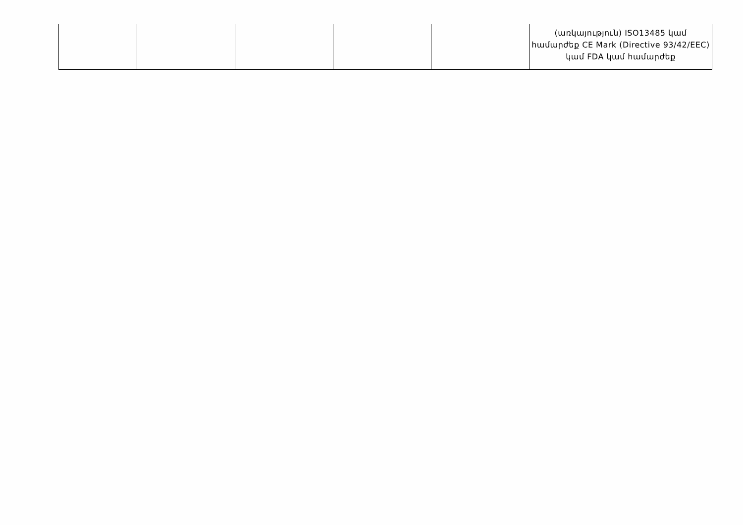| | | | | | (առկայություն) ISO13485 կամ համարժեք CE Mark (Directive 93/42/EEC) կամ FDA կամ համարժեք |